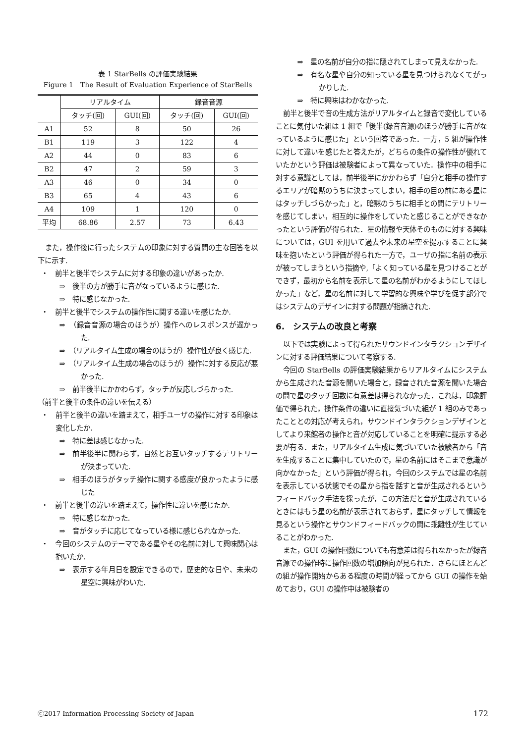表 1 StarBells の評価実験結果
Figure 1　The Result of Evaluation Experience of StarBells
| | リアルタイム | | 録音音源 | |
| --- | --- | --- | --- | --- |
| | タッチ(回) | GUI(回) | タッチ(回) | GUI(回) |
| A1 | 52 | 8 | 50 | 26 |
| B1 | 119 | 3 | 122 | 4 |
| A2 | 44 | 0 | 83 | 6 |
| B2 | 47 | 2 | 59 | 3 |
| A3 | 46 | 0 | 34 | 0 |
| B3 | 65 | 4 | 43 | 6 |
| A4 | 109 | 1 | 120 | 0 |
| 平均 | 68.86 | 2.57 | 73 | 6.43 |
また，操作後に行ったシステムの印象に対する質問の主な回答を以下に示す.
・　前半と後半でシステムに対する印象の違いがあったか.
⇒　後半の方が勝手に音がなっているように感じた.
⇒　特に感じなかった.
・　前半と後半でシステムの操作性に関する違いを感じたか.
⇒　（録音音源の場合のほうが）操作へのレスポンスが遅かった.
⇒　（リアルタイム生成の場合のほうが）操作性が良く感じた.
⇒　（リアルタイム生成の場合のほうが）操作に対する反応が悪かった.
⇒　前半後半にかかわらず，タッチが反応しづらかった.
（前半と後半の条件の違いを伝える）
・　前半と後半の違いを踏まえて，相手ユーザの操作に対する印象は変化したか.
⇒　特に差は感じなかった.
⇒　前半後半に関わらず，自然とお互いタッチするテリトリーが決まっていた.
⇒　相手のほうがタッチ操作に関する感度が良かったように感じた
・　前半と後半の違いを踏まえて，操作性に違いを感じたか.
⇒　特に感じなかった.
⇒　音がタッチに応じてなっている様に感じられなかった.
・　今回のシステムのテーマである星やその名前に対して興味関心は抱いたか.
⇒　表示する年月日を設定できるので，歴史的な日や、未来の星空に興味がわいた.
⇒　星の名前が自分の指に隠されてしまって見えなかった.
⇒　有名な星や自分の知っている星を見つけられなくてがっかりした.
⇒　特に興味はわかなかった.
前半と後半で音の生成方法がリアルタイムと録音で変化していることに気付いた組は 1 組で「後半(録音音源)のほうが勝手に音がなっているように感じた」という回答であった．一方，5 組が操作性に対して違いを感じたと答えたが，どちらの条件の操作性が優れていたかという評価は被験者によって異なっていた．操作中の相手に対する意識としては，前半後半にかかわらず「自分と相手の操作するエリアが暗黙のうちに決まってしまい，相手の目の前にある星にはタッチしづらかった」と，暗黙のうちに相手との間にテリトリーを感じてしまい，相互的に操作をしていたと感じることができなかったという評価が得られた．星の情報や天体そのものに対する興味については，GUI を用いて過去や未来の星空を提示することに興味を抱いたという評価が得られた一方で，ユーザの指に名前の表示が被ってしまうという指摘や,「よく知っている星を見つけることができず，最初から名前を表示して星の名前がわかるようにしてほしかった」など，星の名前に対して学習的な興味や学びを促す部分ではシステムのデザインに対する問題が指摘された.
6.　システムの改良と考察
以下では実験によって得られたサウンドインタラクションデザインに対する評価結果について考察する.
今回の StarBells の評価実験結果からリアルタイムにシステムから生成された音源を聞いた場合と，録音された音源を聞いた場合の間で星のタッチ回数に有意差は得られなかった．これは，印象評価で得られた，操作条件の違いに直接気づいた組が 1 組のみであったこととの対応が考えられ，サウンドインタラクションデザインとしてより来館者の操作と音が対応していることを明確に提示する必要が有る．また，リアルタイム生成に気づいていた被験者から「音を生成することに集中していたので，星の名前にはそこまで意識が向かなかった」という評価が得られ，今回のシステムでは星の名前を表示している状態でその星から指を話すと音が生成されるというフィードバック手法を採ったが，この方法だと音が生成されているときにはもう星の名前が表示されておらず，星にタッチして情報を見るという操作とサウンドフィードバックの間に乖離性が生じていることがわかった.
また，GUI の操作回数についても有意差は得られなかったが録音音源での操作時に操作回数の増加傾向が見られた．さらにほとんどの組が操作開始からある程度の時間が経ってから GUI の操作を始めており，GUI の操作中は被験者の
Ⓒ2017 Information Processing Society of Japan 172